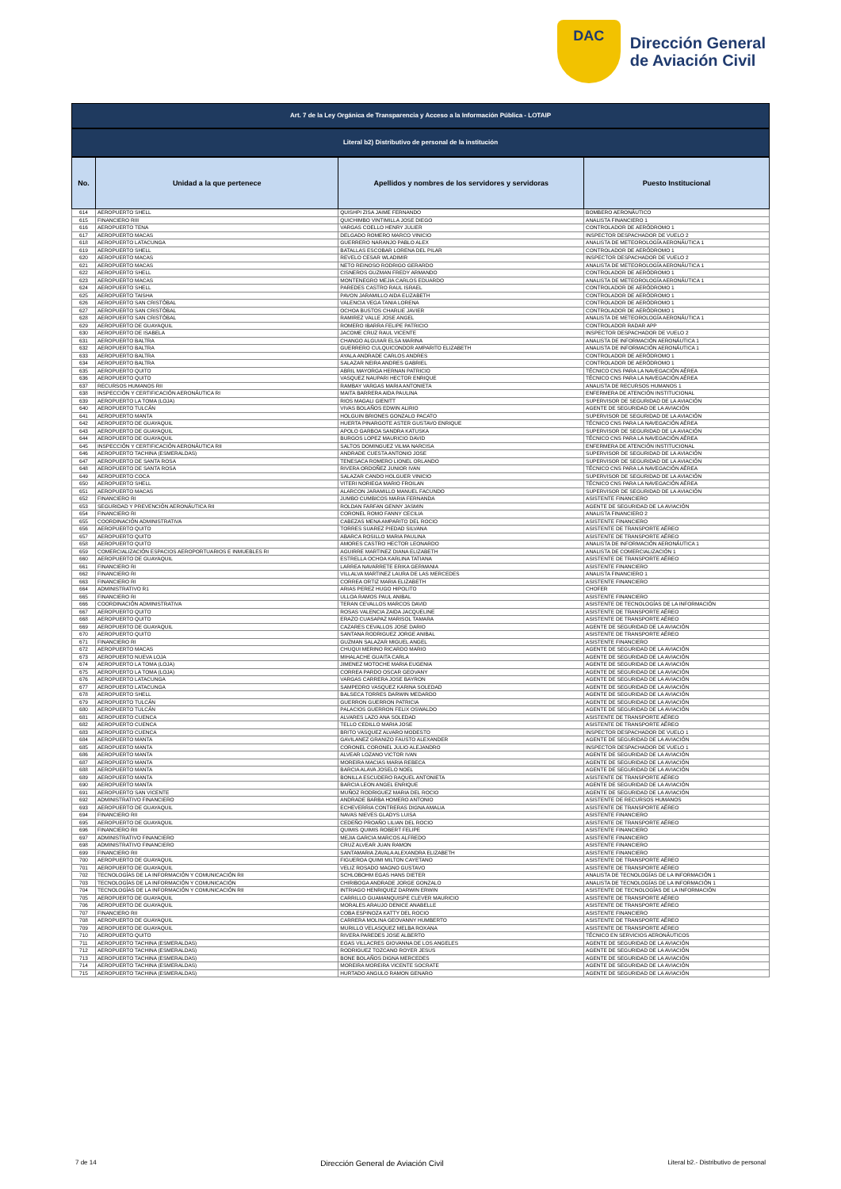DAC
Dirección General
de Aviación Civil
Art. 7 de la Ley Orgánica de Transparencia y Acceso a la Información Pública - LOTAIP
Literal b2) Distributivo de personal de la institución
| No. | Unidad a la que pertenece | Apellidos y nombres de los servidores y servidoras | Puesto Institucional |
| --- | --- | --- | --- |
| 614 | AEROPUERTO SHELL | QUISHPI ZISA JAIME FERNANDO | BOMBERO AERONÁUTICO |
| 615 | FINANCIERO RIII | QUICHIMBO VINTIMILLA JOSE DIEGO | ANALISTA FINANCIERO 1 |
| 616 | AEROPUERTO TENA | VARGAS COELLO HENRY JULIER | CONTROLADOR DE AERÓDROMO 1 |
| 617 | AEROPUERTO MACAS | DELGADO ROMERO MARCO VINICIO | INSPECTOR DESPACHADOR DE VUELO 2 |
| 618 | AEROPUERTO LATACUNGA | GUERRERO NARANJO PABLO ALEX | ANALISTA DE METEOROLOGÍA AERONÁUTICA 1 |
| 619 | AEROPUERTO SHELL | BATALLAS ESCOBAR LORENA DEL PILAR | CONTROLADOR DE AERÓDROMO 1 |
| 620 | AEROPUERTO MACAS | REVELO CESAR WLADIMIR | INSPECTOR DESPACHADOR DE VUELO 2 |
| 621 | AEROPUERTO MACAS | NETO REINOSO RODRIGO GERARDO | ANALISTA DE METEOROLOGÍA AERONÁUTICA 1 |
| 622 | AEROPUERTO SHELL | CISNEROS GUZMAN FREDY ARMANDO | CONTROLADOR DE AERÓDROMO 1 |
| 623 | AEROPUERTO MACAS | MONTENEGRO MEJIA CARLOS EDUARDO | ANALISTA DE METEOROLOGÍA AERONÁUTICA 1 |
| 624 | AEROPUERTO SHELL | PAREDES CASTRO RAUL ISRAEL | CONTROLADOR DE AERÓDROMO 1 |
| 625 | AEROPUERTO TAISHA | PAVON JARAMILLO AIDA ELIZABETH | CONTROLADOR DE AERÓDROMO 1 |
| 626 | AEROPUERTO SAN CRISTÓBAL | VALENCIA VEGA TANIA LORENA | CONTROLADOR DE AERÓDROMO 1 |
| 627 | AEROPUERTO SAN CRISTÓBAL | OCHOA BUSTOS CHARLIE JAVIER | CONTROLADOR DE AERÓDROMO 1 |
| 628 | AEROPUERTO SAN CRISTÓBAL | RAMIREZ VALLE JOSE ANGEL | ANALISTA DE METEOROLOGÍA AERONÁUTICA 1 |
| 629 | AEROPUERTO DE GUAYAQUIL | ROMERO IBARRA FELIPE PATRICIO | CONTROLADOR RADAR APP |
| 630 | AEROPUERTO DE ISABELA | JACOME CRUZ RAUL VICENTE | INSPECTOR DESPACHADOR DE VUELO 2 |
| 631 | AEROPUERTO BALTRA | CHANGO ALGUIAR ELSA MARINA | ANALISTA DE INFORMACIÓN AERONÁUTICA 1 |
| 632 | AEROPUERTO BALTRA | GUERRERO CULQUICONDOR AMPARITO ELIZABETH | ANALISTA DE INFORMACIÓN AERONÁUTICA 1 |
| 633 | AEROPUERTO BALTRA | AYALA ANDRADE CARLOS ANDRES | CONTROLADOR DE AERÓDROMO 1 |
| 634 | AEROPUERTO BALTRA | SALAZAR NEIRA ANDRES GABRIEL | CONTROLADOR DE AERÓDROMO 1 |
| 635 | AEROPUERTO QUITO | ABRIL MAYORGA HERNAN PATRICIO | TÉCNICO CNS PARA LA NAVEGACIÓN AÉREA |
| 636 | AEROPUERTO QUITO | VASQUEZ NAUPARI HECTOR ENRIQUE | TÉCNICO CNS PARA LA NAVEGACIÓN AÉREA |
| 637 | RECURSOS HUMANOS RII | RAMBAY VARGAS MARIA ANTONIETA | ANALISTA DE RECURSOS HUMANOS 1 |
| 638 | INSPECCIÓN Y CERTIFICACIÓN AERONÁUTICA RI | MAITA BARRERA AIDA PAULINA | ENFERMERA DE ATENCIÓN INSTITUCIONAL |
| 639 | AEROPUERTO LA TOMA (LOJA) | RIOS MAGALI GIENITT | SUPERVISOR DE SEGURIDAD DE LA AVIACIÓN |
| 640 | AEROPUERTO TULCÁN | VIVAS BOLAÑOS EDWIN ALIRIO | AGENTE DE SEGURIDAD DE LA AVIACIÓN |
| 641 | AEROPUERTO MANTA | HOLGUIN BRIONES GONZALO PACATO | SUPERVISOR DE SEGURIDAD DE LA AVIACIÓN |
| 642 | AEROPUERTO DE GUAYAQUIL | HUERTA PINARGOTE ASTER GUSTAVO ENRIQUE | TÉCNICO CNS PARA LA NAVEGACIÓN AÉREA |
| 643 | AEROPUERTO DE GUAYAQUIL | APOLO GARBOA SANDRA KATUSKA | SUPERVISOR DE SEGURIDAD DE LA AVIACIÓN |
| 644 | AEROPUERTO DE GUAYAQUIL | BURGOS LOPEZ MAURICIO DAVID | TÉCNICO CNS PARA LA NAVEGACIÓN AÉREA |
| 645 | INSPECCIÓN Y CERTIFICACIÓN AERONÁUTICA RII | SALTOS DOMINGUEZ VILMA NARCISA | ENFERMERA DE ATENCIÓN INSTITUCIONAL |
| 646 | AEROPUERTO TACHINA (ESMERALDAS) | ANDRADE CUESTA ANTONIO JOSE | SUPERVISOR DE SEGURIDAD DE LA AVIACIÓN |
| 647 | AEROPUERTO DE SANTA ROSA | TENESACA ROMERO LIONEL ORLANDO | SUPERVISOR DE SEGURIDAD DE LA AVIACIÓN |
| 648 | AEROPUERTO DE SANTA ROSA | RIVERA ORDOÑEZ JUNIOR IVAN | TÉCNICO CNS PARA LA NAVEGACIÓN AÉREA |
| 649 | AEROPUERTO COCA | SALAZAR CANDO HOLGUER VINICIO | SUPERVISOR DE SEGURIDAD DE LA AVIACIÓN |
| 650 | AEROPUERTO SHELL | VITERI NORIEGA MARIO FROILAN | TÉCNICO CNS PARA LA NAVEGACIÓN AÉREA |
| 651 | AEROPUERTO MACAS | ALARCON JARAMILLO MANUEL FACUNDO | SUPERVISOR DE SEGURIDAD DE LA AVIACIÓN |
| 652 | FINANCIERO RI | JUMBO CUMBICOS MARIA FERNANDA | ASISTENTE FINANCIERO |
| 653 | SEGURIDAD Y PREVENCIÓN AERONÁUTICA RII | ROLDAN FARFAN GENNY JASMIN | AGENTE DE SEGURIDAD DE LA AVIACIÓN |
| 654 | FINANCIERO RI | CORONEL ROMO FANNY CECILIA | ANALISTA FINANCIERO 2 |
| 655 | COORDINACIÓN ADMINISTRATIVA | CABEZAS MENA AMPARITO DEL ROCIO | ASISTENTE FINANCIERO |
| 656 | AEROPUERTO QUITO | TORRES SUAREZ PIEDAD SILVANA | ASISTENTE DE TRANSPORTE AÉREO |
| 657 | AEROPUERTO QUITO | ABARCA ROSILLO MARIA PAULINA | ASISTENTE DE TRANSPORTE AÉREO |
| 658 | AEROPUERTO QUITO | AMORES CASTRO HECTOR LEONARDO | ANALISTA DE INFORMACIÓN AERONÁUTICA 1 |
| 659 | COMERCIALIZACIÓN ESPACIOS AEROPORTUARIOS E INMUEBLES RI | AGUIRRE MARTINEZ DIANA ELIZABETH | ANALISTA DE COMERCIALIZACIÓN 1 |
| 660 | AEROPUERTO DE GUAYAQUIL | ESTRELLA OCHOA KARLINA TATIANA | ASISTENTE DE TRANSPORTE AÉREO |
| 661 | FINANCIERO RI | LARREA NAVARRETE ERIKA GERMANIA | ASISTENTE FINANCIERO |
| 662 | FINANCIERO RI | VILLALVA MARTINEZ LAURA DE LAS MERCEDES | ANALISTA FINANCIERO 1 |
| 663 | FINANCIERO RI | CORREA ORTIZ MARIA ELIZABETH | ASISTENTE FINANCIERO |
| 664 | ADMINISTRATIVO R1 | ARIAS PEREZ HUGO HIPOLITO | CHOFER |
| 665 | FINANCIERO RI | ULLOA RAMOS PAUL ANIBAL | ASISTENTE FINANCIERO |
| 666 | COORDINACIÓN ADMINISTRATIVA | TERAN CEVALLOS MARCOS DAVID | ASISTENTE DE TECNOLOGÍAS DE LA INFORMACIÓN |
| 667 | AEROPUERTO QUITO | ROSAS VALENCIA ZAIDA JACQUELINE | ASISTENTE DE TRANSPORTE AÉREO |
| 668 | AEROPUERTO QUITO | ERAZO CUASAPAZ MARISOL TAMARA | ASISTENTE DE TRANSPORTE AÉREO |
| 669 | AEROPUERTO DE GUAYAQUIL | CAZARES CEVALLOS JOSE DARIO | AGENTE DE SEGURIDAD DE LA AVIACIÓN |
| 670 | AEROPUERTO QUITO | SANTANA RODRIGUEZ JORGE ANIBAL | ASISTENTE DE TRANSPORTE AÉREO |
| 671 | FINANCIERO RI | GUZMAN SALAZAR MIGUEL ANGEL | ASISTENTE FINANCIERO |
| 672 | AEROPUERTO MACAS | CHUQUI MERINO RICARDO MARIO | AGENTE DE SEGURIDAD DE LA AVIACIÓN |
| 673 | AEROPUERTO NUEVA LOJA | MIHALACHE GUAITA CARLA | AGENTE DE SEGURIDAD DE LA AVIACIÓN |
| 674 | AEROPUERTO LA TOMA (LOJA) | JIMENEZ MOTOCHE MARIA EUGENIA | AGENTE DE SEGURIDAD DE LA AVIACIÓN |
| 675 | AEROPUERTO LA TOMA (LOJA) | CORREA PARDO OSCAR GEOVANY | AGENTE DE SEGURIDAD DE LA AVIACIÓN |
| 676 | AEROPUERTO LATACUNGA | VARGAS CARRERA JOSE BAYRON | AGENTE DE SEGURIDAD DE LA AVIACIÓN |
| 677 | AEROPUERTO LATACUNGA | SAMPEDRO VASQUEZ KARINA SOLEDAD | AGENTE DE SEGURIDAD DE LA AVIACIÓN |
| 678 | AEROPUERTO SHELL | BALSECA TORRES DARWIN MEDARDO | AGENTE DE SEGURIDAD DE LA AVIACIÓN |
| 679 | AEROPUERTO TULCÁN | GUERRON GUERRON PATRICIA | AGENTE DE SEGURIDAD DE LA AVIACIÓN |
| 680 | AEROPUERTO TULCÁN | PALACIOS GUERRON FELIX OSWALDO | AGENTE DE SEGURIDAD DE LA AVIACIÓN |
| 681 | AEROPUERTO CUENCA | ALVARES LAZO ANA SOLEDAD | ASISTENTE DE TRANSPORTE AÉREO |
| 682 | AEROPUERTO CUENCA | TELLO CEDILLO MARIA JOSE | ASISTENTE DE TRANSPORTE AÉREO |
| 683 | AEROPUERTO CUENCA | BRITO VASQUEZ ALVARO MODESTO | INSPECTOR DESPACHADOR DE VUELO 1 |
| 684 | AEROPUERTO MANTA | GAVILANEZ GRANIZO FAUSTO ALEXANDER | AGENTE DE SEGURIDAD DE LA AVIACIÓN |
| 685 | AEROPUERTO MANTA | CORONEL CORONEL JULIO ALEJANDRO | INSPECTOR DESPACHADOR DE VUELO 1 |
| 686 | AEROPUERTO MANTA | ALVEAR LOZANO VICTOR IVAN | AGENTE DE SEGURIDAD DE LA AVIACIÓN |
| 687 | AEROPUERTO MANTA | MOREIRA MACIAS MARIA REBECA | AGENTE DE SEGURIDAD DE LA AVIACIÓN |
| 688 | AEROPUERTO MANTA | BARCIA ALAVA JOSELO NOEL | AGENTE DE SEGURIDAD DE LA AVIACIÓN |
| 689 | AEROPUERTO MANTA | BONILLA ESCUDERO RAQUEL ANTONIETA | ASISTENTE DE TRANSPORTE AÉREO |
| 690 | AEROPUERTO MANTA | BARCIA LEON ANGEL ENRIQUE | AGENTE DE SEGURIDAD DE LA AVIACIÓN |
| 691 | AEROPUERTO SAN VICENTE | MUÑOZ RODRIGUEZ MARIA DEL ROCIO | AGENTE DE SEGURIDAD DE LA AVIACIÓN |
| 692 | ADMINISTRATIVO FINANCIERO | ANDRADE BARBA HOMERO ANTONIO | ASISTENTE DE RECURSOS HUMANOS |
| 693 | AEROPUERTO DE GUAYAQUIL | ECHEVERRIA CONTRERAS DIGNA AMALIA | ASISTENTE DE TRANSPORTE AÉREO |
| 694 | FINANCIERO RII | NAVAS NIEVES GLADYS LUISA | ASISTENTE FINANCIERO |
| 695 | AEROPUERTO DE GUAYAQUIL | CEDEÑO PROAÑO LILIAN DEL ROCIO | ASISTENTE DE TRANSPORTE AÉREO |
| 696 | FINANCIERO RII | QUIMIS QUIMIS ROBERT FELIPE | ASISTENTE FINANCIERO |
| 697 | ADMINISTRATIVO FINANCIERO | MEJIA GARCIA MARCOS ALFREDO | ASISTENTE FINANCIERO |
| 698 | ADMINISTRATIVO FINANCIERO | CRUZ ALVEAR JUAN RAMON | ASISTENTE FINANCIERO |
| 699 | FINANCIERO RII | SANTAMARIA ZAVALA ALEXANDRA ELIZABETH | ASISTENTE FINANCIERO |
| 700 | AEROPUERTO DE GUAYAQUIL | FIGUEROA QUIMI MILTON CAYETANO | ASISTENTE DE TRANSPORTE AÉREO |
| 701 | AEROPUERTO DE GUAYAQUIL | VELIZ ROSADO MAGNO GUSTAVO | ASISTENTE DE TRANSPORTE AÉREO |
| 702 | TECNOLOGÍAS DE LA INFORMACIÓN Y COMUNICACIÓN RII | SCHLOBOHM EGAS HANS DIETER | ANALISTA DE TECNOLOGÍAS DE LA INFORMACIÓN 1 |
| 703 | TECNOLOGÍAS DE LA INFORMACIÓN Y COMUNICACIÓN | CHIRIBOGA ANDRADE JORGE GONZALO | ANALISTA DE TECNOLOGÍAS DE LA INFORMACIÓN 1 |
| 704 | TECNOLOGÍAS DE LA INFORMACIÓN Y COMUNICACIÓN RII | INTRIAGO HENRIQUEZ DARWIN ERWIN | ASISTENTE DE TECNOLOGÍAS DE LA INFORMACIÓN |
| 705 | AEROPUERTO DE GUAYAQUIL | CARRILLO GUAMANQUISPE CLEVER MAURICIO | ASISTENTE DE TRANSPORTE AÉREO |
| 706 | AEROPUERTO DE GUAYAQUIL | MORALES ARAUJO DENICE ANABELLE | ASISTENTE DE TRANSPORTE AÉREO |
| 707 | FINANCIERO RII | COBA ESPINOZA KATTY DEL ROCIO | ASISTENTE FINANCIERO |
| 708 | AEROPUERTO DE GUAYAQUIL | CARRERA MOLINA GEOVANNY HUMBERTO | ASISTENTE DE TRANSPORTE AÉREO |
| 709 | AEROPUERTO DE GUAYAQUIL | MURILLO VELASQUEZ MELBA ROXANA | ASISTENTE DE TRANSPORTE AÉREO |
| 710 | AEROPUERTO QUITO | RIVERA PAREDES JOSE ALBERTO | TÉCNICO EN SERVICIOS AERONÁUTICOS |
| 711 | AEROPUERTO TACHINA (ESMERALDAS) | EGAS VILLACRES GIOVANNA DE LOS ANGELES | AGENTE DE SEGURIDAD DE LA AVIACIÓN |
| 712 | AEROPUERTO TACHINA (ESMERALDAS) | RODRIGUEZ TOZCANO ROYER JESUS | AGENTE DE SEGURIDAD DE LA AVIACIÓN |
| 713 | AEROPUERTO TACHINA (ESMERALDAS) | BONE BOLAÑOS DIGNA MERCEDES | AGENTE DE SEGURIDAD DE LA AVIACIÓN |
| 714 | AEROPUERTO TACHINA (ESMERALDAS) | MOREIRA MOREIRA VICENTE SOCRATE | AGENTE DE SEGURIDAD DE LA AVIACIÓN |
| 715 | AEROPUERTO TACHINA (ESMERALDAS) | HURTADO ANGULO RAMON GENARO | AGENTE DE SEGURIDAD DE LA AVIACIÓN |
7 de 14 Dirección General de Aviación Civil Literal b2.- Distributivo de personal